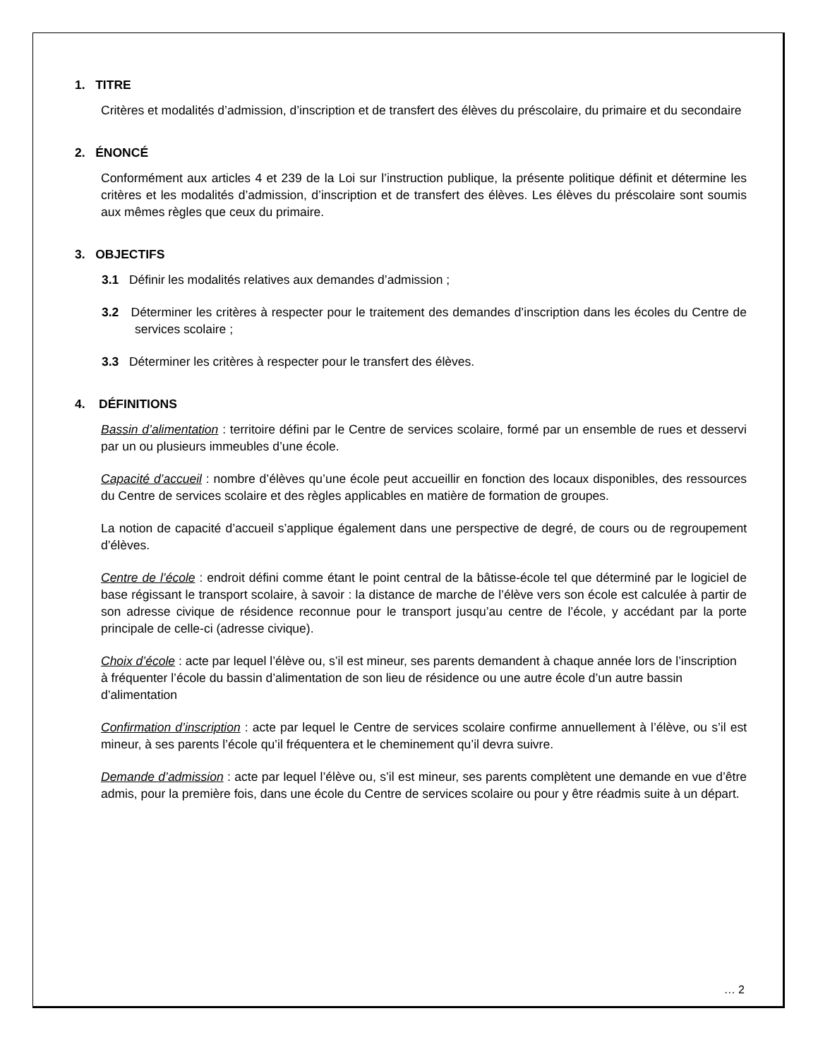1. TITRE
Critères et modalités d’admission, d’inscription et de transfert des élèves du préscolaire, du primaire et du secondaire
2. ÉNONCÉ
Conformément aux articles 4 et 239 de la Loi sur l’instruction publique, la présente politique définit et détermine les critères et les modalités d’admission, d’inscription et de transfert des élèves. Les élèves du préscolaire sont soumis aux mêmes règles que ceux du primaire.
3. OBJECTIFS
3.1 Définir les modalités relatives aux demandes d’admission ;
3.2 Déterminer les critères à respecter pour le traitement des demandes d’inscription dans les écoles du Centre de services scolaire ;
3.3 Déterminer les critères à respecter pour le transfert des élèves.
4. DÉFINITIONS
Bassin d’alimentation : territoire défini par le Centre de services scolaire, formé par un ensemble de rues et desservi par un ou plusieurs immeubles d’une école.
Capacité d’accueil : nombre d’élèves qu’une école peut accueillir en fonction des locaux disponibles, des ressources du Centre de services scolaire et des règles applicables en matière de formation de groupes.
La notion de capacité d’accueil s’applique également dans une perspective de degré, de cours ou de regroupement d’élèves.
Centre de l’école : endroit défini comme étant le point central de la bâtisse-école tel que déterminé par le logiciel de base régissant le transport scolaire, à savoir : la distance de marche de l’élève vers son école est calculée à partir de son adresse civique de résidence reconnue pour le transport jusqu’au centre de l’école, y accédant par la porte principale de celle-ci (adresse civique).
Choix d’école : acte par lequel l’élève ou, s’il est mineur, ses parents demandent à chaque année lors de l’inscription à fréquenter l’école du bassin d’alimentation de son lieu de résidence ou une autre école d’un autre bassin d’alimentation
Confirmation d’inscription : acte par lequel le Centre de services scolaire confirme annuellement à l’élève, ou s’il est mineur, à ses parents l’école qu’il fréquentera et le cheminement qu’il devra suivre.
Demande d’admission : acte par lequel l’élève ou, s’il est mineur, ses parents complètent une demande en vue d’être admis, pour la première fois, dans une école du Centre de services scolaire ou pour y être réadmis suite à un départ.
… 2